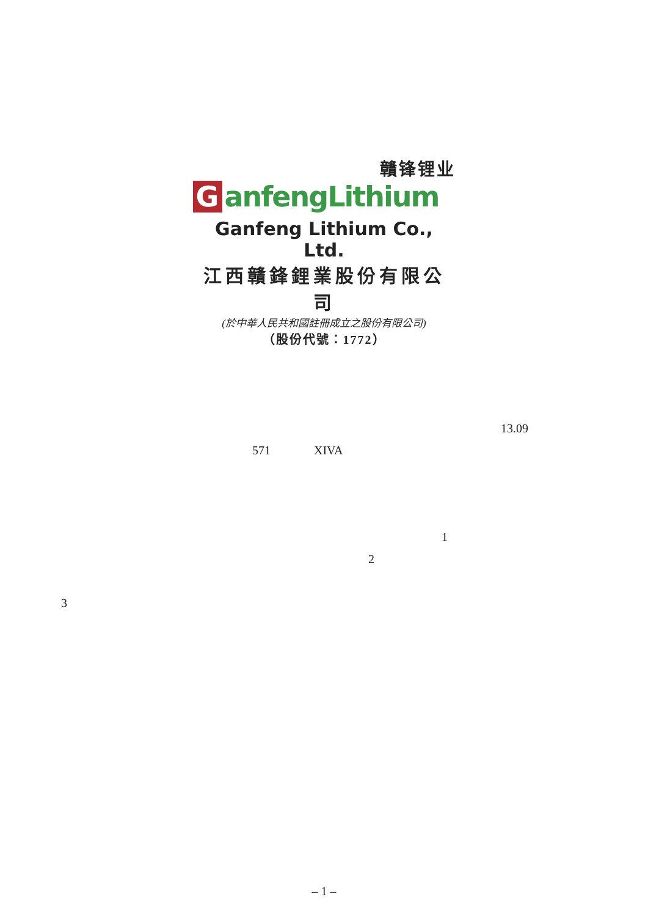贛锋锂业
GanfengLithium
Ganfeng Lithium Co., Ltd.
江西贛鋒鋰業股份有限公司
(於中華人民共和國註冊成立之股份有限公司)
（股份代號：1772）
13.09
571 XIVA
1
2
3
– 1 –